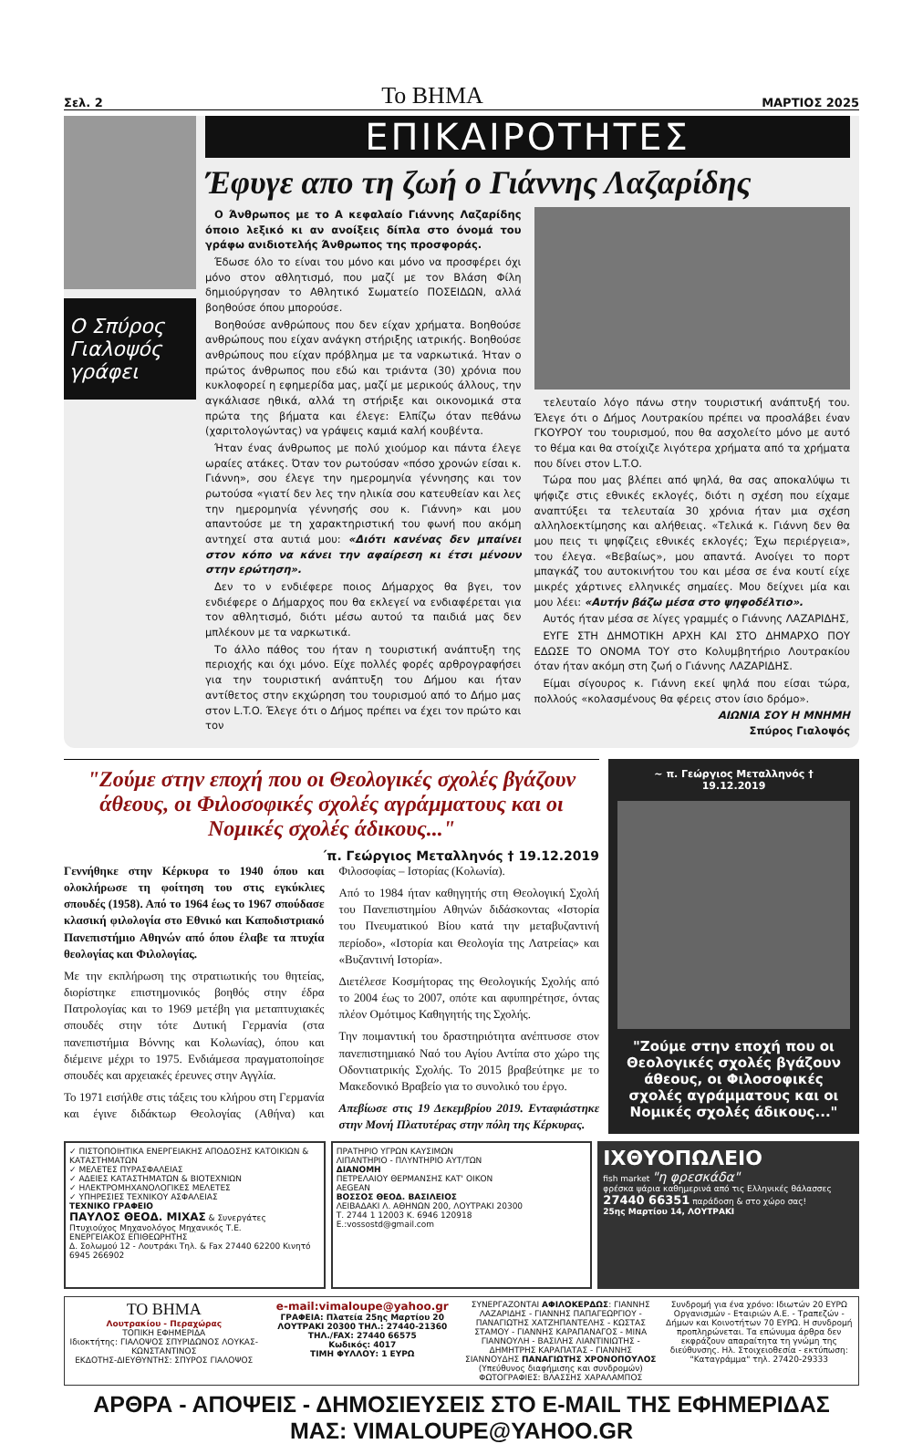Σελ. 2 Το ΒΗΜΑ ΜΑΡΤΙΟΣ 2025
Ο Σπύρος Γιαλοψός γράφει
ΕΠΙΚΑΙΡΟΤΗΤΕΣ
Έφυγε απο τη ζωή ο Γιάννης Λαζαρίδης
Ο Άνθρωπος με το Α κεφαλαίο Γιάννης Λαζαρίδης όποιο λεξικό κι αν ανοίξεις δίπλα στο όνομά του γράφω ανιδιοτελής Άνθρωπος της προσφοράς.
Έδωσε όλο το είναι του μόνο και μόνο να προσφέρει όχι μόνο στον αθλητισμό, που μαζί με τον Βλάση Φίλη δημιούργησαν το Αθλητικό Σωματείο ΠΟΣΕΙΔΩΝ, αλλά βοηθούσε όπου μπορούσε.
Βοηθούσε ανθρώπους που δεν είχαν χρήματα. Βοηθούσε ανθρώπους που είχαν ανάγκη στήριξης ιατρικής. Βοηθούσε ανθρώπους που είχαν πρόβλημα με τα ναρκωτικά. Ήταν ο πρώτος άνθρωπος που εδώ και τριάντα (30) χρόνια που κυκλοφορεί η εφημερίδα μας, μαζί με μερικούς άλλους, την αγκάλιασε ηθικά, αλλά τη στήριξε και οικονομικά στα πρώτα της βήματα και έλεγε: Ελπίζω όταν πεθάνω (χαριτολογώντας) να γράψεις καμιά καλή κουβέντα.
Ήταν ένας άνθρωπος με πολύ χιούμορ και πάντα έλεγε ωραίες ατάκες. Όταν τον ρωτούσαν «πόσο χρονών είσαι κ. Γιάννη», σου έλεγε την ημερομηνία γέννησης και τον ρωτούσα «γιατί δεν λες την ηλικία σου κατευθείαν και λες την ημερομηνία γέννησής σου κ. Γιάννη» και μου απαντούσε με τη χαρακτηριστική του φωνή που ακόμη αντηχεί στα αυτιά μου: «Διότι κανένας δεν μπαίνει στον κόπο να κάνει την αφαίρεση κι έτσι μένουν στην ερώτηση».
Δεν το ν ενδιέφερε ποιος Δήμαρχος θα βγει, τον ενδιέφερε ο Δήμαρχος που θα εκλεγεί να ενδιαφέρεται για τον αθλητισμό, διότι μέσω αυτού τα παιδιά μας δεν μπλέκουν με τα ναρκωτικά.
Το άλλο πάθος του ήταν η τουριστική ανάπτυξη της περιοχής και όχι μόνο. Είχε πολλές φορές αρθρογραφήσει για την τουριστική ανάπτυξη του Δήμου και ήταν αντίθετος στην εκχώρηση του τουρισμού από το Δήμο μας στον L.T.O. Έλεγε ότι ο Δήμος πρέπει να έχει τον πρώτο και τον
τελευταίο λόγο πάνω στην τουριστική ανάπτυξή του. Έλεγε ότι ο Δήμος Λουτρακίου πρέπει να προσλάβει έναν ΓΚΟΥΡΟΥ του τουρισμού, που θα ασχολείτο μόνο με αυτό το θέμα και θα στοίχιζε λιγότερα χρήματα από τα χρήματα που δίνει στον L.T.O.
Τώρα που μας βλέπει από ψηλά, θα σας αποκαλύψω τι ψήφιζε στις εθνικές εκλογές, διότι η σχέση που είχαμε αναπτύξει τα τελευταία 30 χρόνια ήταν μια σχέση αλληλοεκτίμησης και αλήθειας. «Τελικά κ. Γιάννη δεν θα μου πεις τι ψηφίζεις εθνικές εκλογές; Έχω περιέργεια», του έλεγα. «Βεβαίως», μου απαντά. Ανοίγει το πορτ μπαγκάζ του αυτοκινήτου του και μέσα σε ένα κουτί είχε μικρές χάρτινες ελληνικές σημαίες. Μου δείχνει μία και μου λέει: «Αυτήν βάζω μέσα στο ψηφοδέλτιο».
Αυτός ήταν μέσα σε λίγες γραμμές ο Γιάννης ΛΑΖΑΡΙΔΗΣ,
ΕΥΓΕ ΣΤΗ ΔΗΜΟΤΙΚΗ ΑΡΧΗ ΚΑΙ ΣΤΟ ΔΗΜΑΡΧΟ ΠΟΥ ΕΔΩΣΕ ΤΟ ΟΝΟΜΑ ΤΟΥ στο Κολυμβητήριο Λουτρακίου όταν ήταν ακόμη στη ζωή ο Γιάννης ΛΑΖΑΡΙΔΗΣ.
Είμαι σίγουρος κ. Γιάννη εκεί ψηλά που είσαι τώρα, πολλούς «κολασμένους θα φέρεις στον ίσιο δρόμο».
ΑΙΩΝΙΑ ΣΟΥ Η ΜΝΗΜΗ
Σπύρος Γιαλοψός
"Ζούμε στην εποχή που οι Θεολογικές σχολές βγάζουν άθεους, οι Φιλοσοφικές σχολές αγράμματους και οι Νομικές σχολές άδικους..."
΄π. Γεώργιος Μεταλληνός † 19.12.2019
Γεννήθηκε στην Κέρκυρα το 1940 όπου και ολοκλήρωσε τη φοίτηση του στις εγκύκλιες σπουδές (1958). Από το 1964 έως το 1967 σπούδασε κλασική φιλολογία στο Εθνικό και Καποδιστριακό Πανεπιστήμιο Αθηνών από όπου έλαβε τα πτυχία θεολογίας και Φιλολογίας.
Με την εκπλήρωση της στρατιωτικής του θητείας, διορίστηκε επιστημονικός βοηθός στην έδρα Πατρολογίας και το 1969 μετέβη για μεταπτυχιακές σπουδές στην τότε Δυτική Γερμανία (στα πανεπιστήμια Βόννης και Κολωνίας), όπου και διέμεινε μέχρι το 1975. Ενδιάμεσα πραγματοποίησε σπουδές και αρχειακές έρευνες στην Αγγλία.
Το 1971 εισήλθε στις τάξεις του κλήρου στη Γερμανία και έγινε διδάκτωρ Θεολογίας (Αθήνα) και Φιλοσοφίας – Ιστορίας (Κολωνία).
Από το 1984 ήταν καθηγητής στη Θεολογική Σχολή του Πανεπιστημίου Αθηνών διδάσκοντας «Ιστορία του Πνευματικού Βίου κατά την μεταβυζαντινή περίοδο», «Ιστορία και Θεολογία της Λατρείας» και «Βυζαντινή Ιστορία».
Διετέλεσε Κοσμήτορας της Θεολογικής Σχολής από το 2004 έως το 2007, οπότε και αφυπηρέτησε, όντας πλέον Ομότιμος Καθηγητής της Σχολής.
Την ποιμαντική του δραστηριότητα ανέπτυσσε στον πανεπιστημιακό Ναό του Αγίου Αντίπα στο χώρο της Οδοντιατρικής Σχολής. Το 2015 βραβεύτηκε με το Μακεδονικό Βραβείο για το συνολικό του έργο.
Απεβίωσε στις 19 Δεκεμβρίου 2019. Ενταφιάστηκε στην Μονή Πλατυτέρας στην πόλη της Κέρκυρας.
~ π. Γεώργιος Μεταλληνός †
19.12.2019
"Ζούμε στην εποχή που οι Θεολογικές σχολές βγάζουν άθεους, οι Φιλοσοφικές σχολές αγράμματους και οι Νομικές σχολές άδικους..."
✓ ΠΙΣΤΟΠΟΙΗΤΙΚΑ ΕΝΕΡΓΕΙΑΚΗΣ ΑΠΟΔΟΣΗΣ ΚΑΤΟΙΚΙΩΝ & ΚΑΤΑΣΤΗΜΑΤΩΝ
✓ ΜΕΛΕΤΕΣ ΠΥΡΑΣΦΑΛΕΙΑΣ
✓ ΑΔΕΙΕΣ ΚΑΤΑΣΤΗΜΑΤΩΝ & ΒΙΟΤΕΧΝΙΩΝ
✓ ΗΛΕΚΤΡΟΜΗΧΑΝΟΛΟΓΙΚΕΣ ΜΕΛΕΤΕΣ
✓ ΥΠΗΡΕΣΙΕΣ ΤΕΧΝΙΚΟΥ ΑΣΦΑΛΕΙΑΣ
ΤΕΧΝΙΚΟ ΓΡΑΦΕΙΟ
ΠΑΥΛΟΣ ΘΕΟΔ. ΜΙΧΑΣ & Συνεργάτες
Πτυχιούχος Μηχανολόγος Μηχανικός Τ.Ε.
ΕΝΕΡΓΕΙΑΚΟΣ ΕΠΙΘΕΩΡΗΤΗΣ
Δ. Σολωμού 12 - Λουτράκι Τηλ. & Fax 27440 62200 Κινητό 6945 266902
ΠΡΑΤΗΡΙΟ ΥΓΡΩΝ ΚΑΥΣΙΜΩΝ
ΛΙΠΑΝΤΗΡΙΟ - ΠΛΥΝΤΗΡΙΟ ΑΥΤ/ΤΩΝ
ΔΙΑΝΟΜΗ
ΠΕΤΡΕΛΑΙΟΥ ΘΕΡΜΑΝΣΗΣ ΚΑΤ' ΟΙΚΟΝ
AEGEAN
ΒΟΣΣΟΣ ΘΕΟΔ. ΒΑΣΙΛΕΙΟΣ
ΛΕΙΒΑΔΑΚΙ Λ. ΑΘΗΝΩΝ 200, ΛΟΥΤΡΑΚΙ 20300
Τ. 2744 1 12003 Κ. 6946 120918
E.:vossostd@gmail.com
ΙΧΘΥΟΠΩΛΕΙΟ
fish market "η φρεσκάδα"
φρέσκα ψάρια καθημερινά από τις Ελληνικές θάλασσες
27440 66351 παράδοση & στο χώρο σας!
25ης Μαρτίου 14, ΛΟΥΤΡΑΚΙ
ΤΟ ΒΗΜΑ
Λουτρακίου - Περαχώρας
ΤΟΠΙΚΗ ΕΦΗΜΕΡΙΔΑ
Ιδιοκτήτης: ΓΙΑΛΟΨΟΣ ΣΠΥΡΙΔΩΝΟΣ ΛΟΥΚΑΣ-ΚΩΝΣΤΑΝΤΙΝΟΣ
ΕΚΔΟΤΗΣ-ΔΙΕΥΘΥΝΤΗΣ: ΣΠΥΡΟΣ ΓΙΑΛΟΨΟΣ
e-mail:vimaloupe@yahoo.gr
ΓΡΑΦΕΙΑ: Πλατεία 25ης Μαρτίου 20
ΛΟΥΤΡΑΚΙ 20300 ΤΗΛ.: 27440-21360
ΤΗΛ./FAX: 27440 66575
Κωδικός: 4017
ΤΙΜΗ ΦΥΛΛΟΥ: 1 ΕΥΡΩ
ΣΥΝΕΡΓΑΖΟΝΤΑΙ ΑΦΙΛΟΚΕΡΔΩΣ: ΓΙΑΝΝΗΣ ΛΑΖΑΡΙΔΗΣ - ΓΙΑΝΝΗΣ ΠΑΠΑΓΕΩΡΓΙΟΥ - ΠΑΝΑΓΙΩΤΗΣ ΧΑΤΖΗΠΑΝΤΕΛΗΣ - ΚΩΣΤΑΣ ΣΤΑΜΟΥ - ΓΙΑΝΝΗΣ ΚΑΡΑΠΑΝΑΓΟΣ - ΜΙΝΑ ΓΙΑΝΝΟΥΛΗ - ΒΑΣΙΛΗΣ ΛΙΑΝΤΙΝΙΩΤΗΣ - ΔΗΜΗΤΡΗΣ ΚΑΡΑΠΑΤΑΣ - ΓΙΑΝΝΗΣ ΣΙΑΝΝΟΥΔΗΣ ΠΑΝΑΓΙΩΤΗΣ ΧΡΟΝΟΠΟΥΛΟΣ (Υπεύθυνος διαφήμισης και συνδρομών)
ΦΩΤΟΓΡΑΦΙΕΣ: ΒΛΑΣΣΗΣ ΧΑΡΑΛΑΜΠΟΣ
Συνδρομή για ένα χρόνο: Ιδιωτών 20 ΕΥΡΩ Οργανισμών - Εταιριών Α.Ε. - Τραπεζών - Δήμων και Κοινοτήτων 70 ΕΥΡΩ. Η συνδρομή προπληρώνεται. Τα επώνυμα άρθρα δεν εκφράζουν απαραίτητα τη γνώμη της διεύθυνσης. Ηλ. Στοιχειοθεσία - εκτύπωση: "Καταγράμμα" τηλ. 27420-29333
ΑΡΘΡΑ - ΑΠΟΨΕΙΣ - ΔΗΜΟΣΙΕΥΣΕΙΣ ΣΤΟ E-MAIL ΤΗΣ ΕΦΗΜΕΡΙΔΑΣ ΜΑΣ: VIMALOUPE@YAHOO.GR